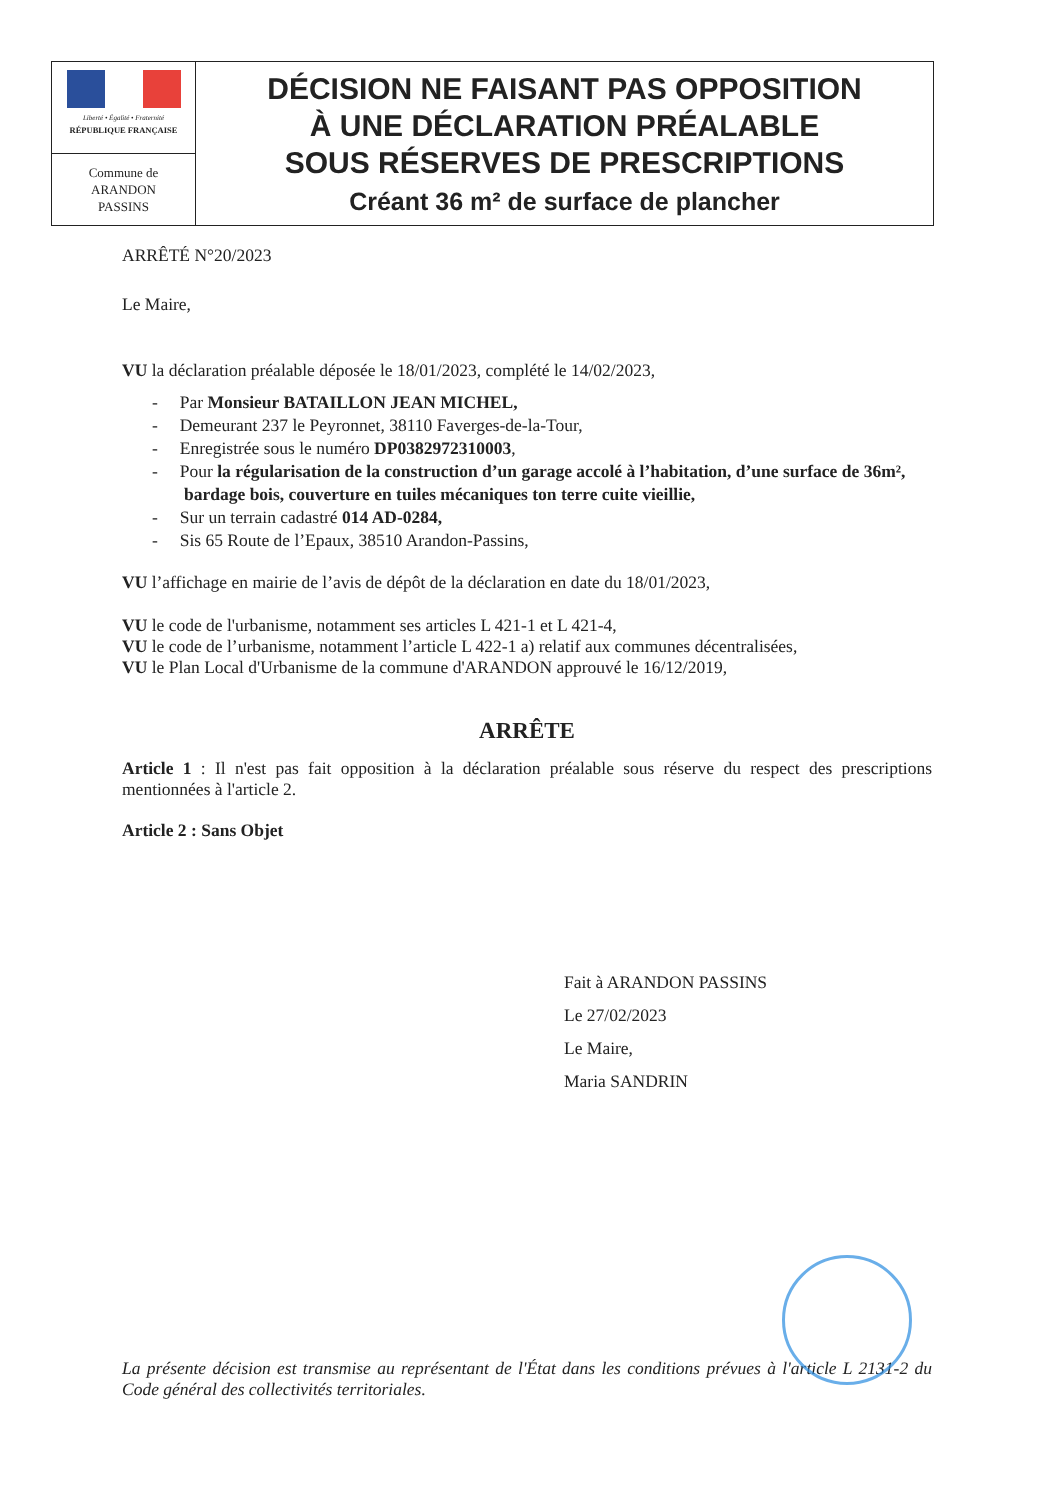Liberté • Égalité • Fraternité
RÉPUBLIQUE FRANÇAISE
Commune de
ARANDON
PASSINS
DÉCISION NE FAISANT PAS OPPOSITION
À UNE DÉCLARATION PRÉALABLE
SOUS RÉSERVES DE PRESCRIPTIONS
Créant 36 m² de surface de plancher
ARRÊTÉ N°20/2023
Le Maire,
VU la déclaration préalable déposée le 18/01/2023, complété le 14/02/2023,
- Par Monsieur BATAILLON JEAN MICHEL,
- Demeurant 237 le Peyronnet, 38110 Faverges-de-la-Tour,
- Enregistrée sous le numéro DP0382972310003,
- Pour la régularisation de la construction d’un garage accolé à l’habitation, d’une surface de 36m², bardage bois, couverture en tuiles mécaniques ton terre cuite vieillie,
- Sur un terrain cadastré 014 AD-0284,
- Sis 65 Route de l’Epaux, 38510 Arandon-Passins,
VU l’affichage en mairie de l’avis de dépôt de la déclaration en date du 18/01/2023,
VU le code de l'urbanisme, notamment ses articles L 421-1 et L 421-4,
VU le code de l’urbanisme, notamment l’article L 422-1 a) relatif aux communes décentralisées,
VU le Plan Local d'Urbanisme de la commune d'ARANDON approuvé le 16/12/2019,
ARRÊTE
Article 1 : Il n'est pas fait opposition à la déclaration préalable sous réserve du respect des prescriptions mentionnées à l'article 2.
Article 2 : Sans Objet
Fait à ARANDON PASSINS
Le 27/02/2023
Le Maire,
Maria SANDRIN
La présente décision est transmise au représentant de l'État dans les conditions prévues à l'article L 2131-2 du Code général des collectivités territoriales.